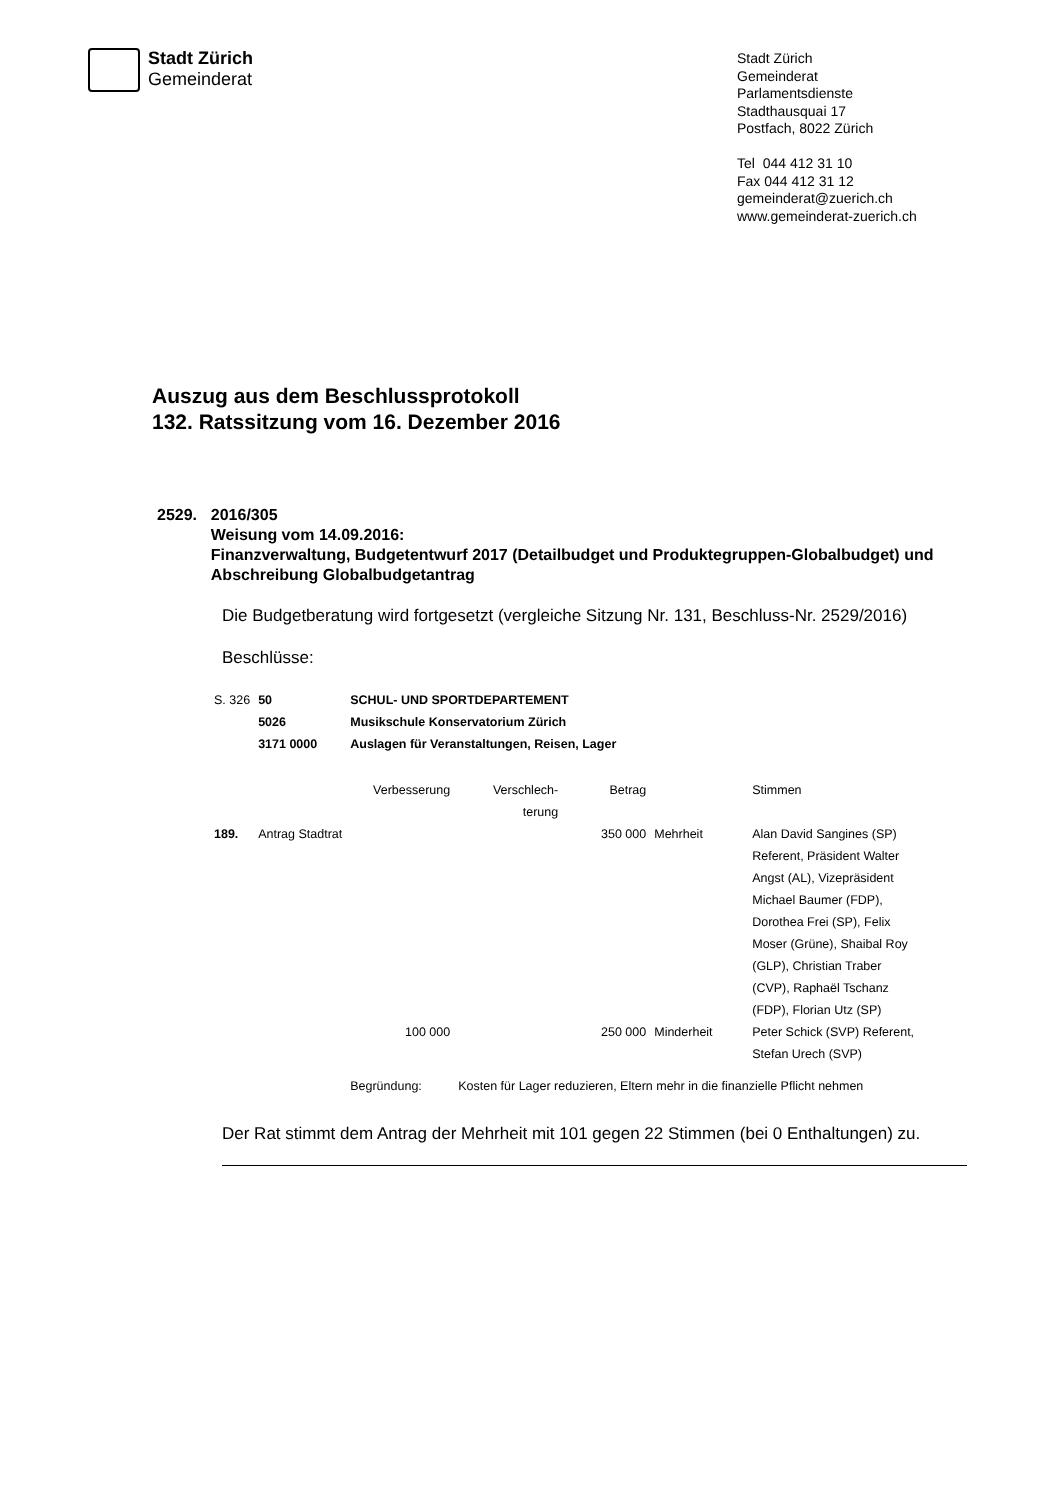Stadt Zürich
Gemeinderat
Stadt Zürich
Gemeinderat
Parlamentsdienste
Stadthausquai 17
Postfach, 8022 Zürich
Tel 044 412 31 10
Fax 044 412 31 12
gemeinderat@zuerich.ch
www.gemeinderat-zuerich.ch
Auszug aus dem Beschlussprotokoll
132. Ratssitzung vom 16. Dezember 2016
2529. 2016/305
Weisung vom 14.09.2016:
Finanzverwaltung, Budgetentwurf 2017 (Detailbudget und Produktegruppen-Globalbudget) und Abschreibung Globalbudgetantrag
Die Budgetberatung wird fortgesetzt (vergleiche Sitzung Nr. 131, Beschluss-Nr. 2529/2016)
Beschlüsse:
| S. 326 | 50 5026 3171 0000 | SCHUL- UND SPORTDEPARTEMENT Musikschule Konservatorium Zürich Auslagen für Veranstaltungen, Reisen, Lager | | | | |
| | | Verbesserung | Verschlech- terung | Betrag | | Stimmen |
| 189. | Antrag Stadtrat | | | 350 000 | Mehrheit | Alan David Sangines (SP) Referent, Präsident Walter Angst (AL), Vizepräsident Michael Baumer (FDP), Dorothea Frei (SP), Felix Moser (Grüne), Shaibal Roy (GLP), Christian Traber (CVP), Raphaël Tschanz (FDP), Florian Utz (SP) |
| | | 100 000 | | 250 000 | Minderheit | Peter Schick (SVP) Referent, Stefan Urech (SVP) |
| | | Begründung: | Kosten für Lager reduzieren, Eltern mehr in die finanzielle Pflicht nehmen | | | |
Der Rat stimmt dem Antrag der Mehrheit mit 101 gegen 22 Stimmen (bei 0 Enthaltungen) zu.